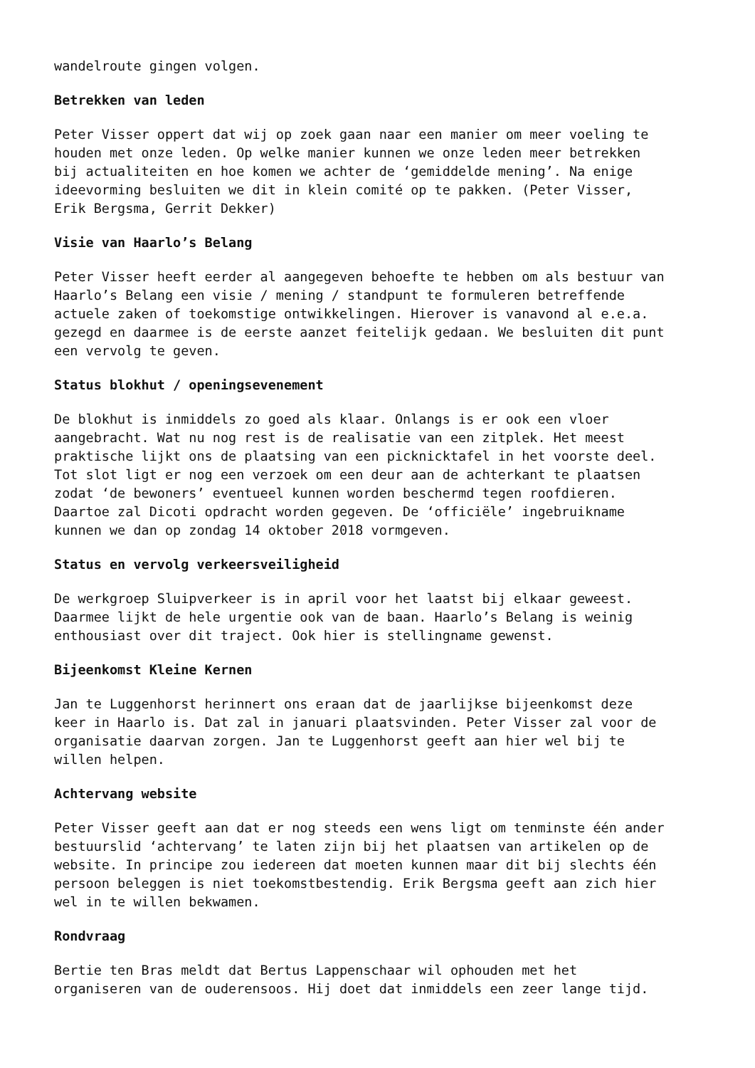wandelroute gingen volgen.
Betrekken van leden
Peter Visser oppert dat wij op zoek gaan naar een manier om meer voeling te houden met onze leden. Op welke manier kunnen we onze leden meer betrekken bij actualiteiten en hoe komen we achter de ‘gemiddelde mening’. Na enige ideevorming besluiten we dit in klein comité op te pakken. (Peter Visser, Erik Bergsma, Gerrit Dekker)
Visie van Haarlo’s Belang
Peter Visser heeft eerder al aangegeven behoefte te hebben om als bestuur van Haarlo’s Belang een visie / mening / standpunt te formuleren betreffende actuele zaken of toekomstige ontwikkelingen. Hierover is vanavond al e.e.a. gezegd en daarmee is de eerste aanzet feitelijk gedaan. We besluiten dit punt een vervolg te geven.
Status blokhut / openingsevenement
De blokhut is inmiddels zo goed als klaar. Onlangs is er ook een vloer aangebracht. Wat nu nog rest is de realisatie van een zitplek. Het meest praktische lijkt ons de plaatsing van een picknicktafel in het voorste deel. Tot slot ligt er nog een verzoek om een deur aan de achterkant te plaatsen zodat ‘de bewoners’ eventueel kunnen worden beschermd tegen roofdieren. Daartoe zal Dicoti opdracht worden gegeven. De ‘officiële’ ingebruikname kunnen we dan op zondag 14 oktober 2018 vormgeven.
Status en vervolg verkeersveiligheid
De werkgroep Sluipverkeer is in april voor het laatst bij elkaar geweest. Daarmee lijkt de hele urgentie ook van de baan. Haarlo’s Belang is weinig enthousiast over dit traject. Ook hier is stellingname gewenst.
Bijeenkomst Kleine Kernen
Jan te Luggenhorst herinnert ons eraan dat de jaarlijkse bijeenkomst deze keer in Haarlo is. Dat zal in januari plaatsvinden. Peter Visser zal voor de organisatie daarvan zorgen. Jan te Luggenhorst geeft aan hier wel bij te willen helpen.
Achtervang website
Peter Visser geeft aan dat er nog steeds een wens ligt om tenminste één ander bestuurslid ‘achtervang’ te laten zijn bij het plaatsen van artikelen op de website. In principe zou iedereen dat moeten kunnen maar dit bij slechts één persoon beleggen is niet toekomstbestendig. Erik Bergsma geeft aan zich hier wel in te willen bekwamen.
Rondvraag
Bertie ten Bras meldt dat Bertus Lappenschaar wil ophouden met het organiseren van de ouderensoos. Hij doet dat inmiddels een zeer lange tijd.